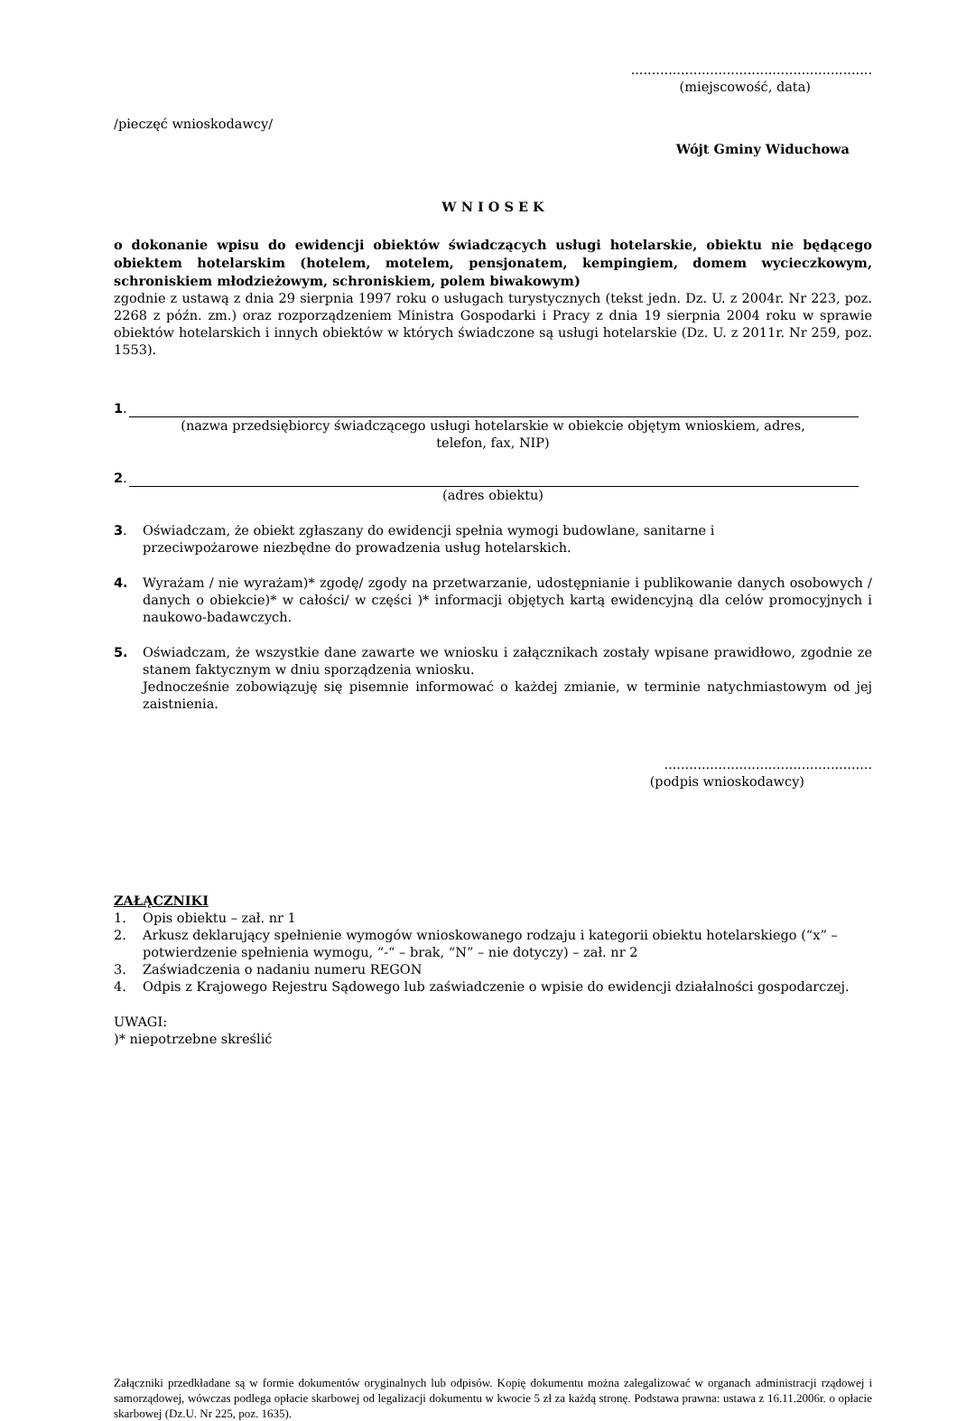..........................................................
(miejscowość, data)
/pieczęć wnioskodawcy/
Wójt Gminy Widuchowa
W N I O S E K
o dokonanie wpisu do ewidencji obiektów świadczących usługi hotelarskie, obiektu nie będącego obiektem hotelarskim (hotelem, motelem, pensjonatem, kempingiem, domem wycieczkowym, schroniskiem młodzieżowym, schroniskiem, polem biwakowym)
zgodnie z ustawą z dnia 29 sierpnia 1997 roku o usługach turystycznych (tekst jedn. Dz. U. z 2004r. Nr 223, poz. 2268 z późn. zm.) oraz rozporządzeniem Ministra Gospodarki i Pracy z dnia 19 sierpnia 2004 roku w sprawie obiektów hotelarskich i innych obiektów w których świadczone są usługi hotelarskie (Dz. U. z 2011r. Nr 259, poz. 1553).
1.
(nazwa przedsiębiorcy świadczącego usługi hotelarskie w obiekcie objętym wnioskiem, adres,
telefon, fax, NIP)
2.
(adres obiektu)
3. Oświadczam, że obiekt zgłaszany do ewidencji spełnia wymogi budowlane, sanitarne i
przeciwpożarowe niezbędne do prowadzenia usług hotelarskich.
4. Wyrażam / nie wyrażam)* zgodę/ zgody na przetwarzanie, udostępnianie i publikowanie danych osobowych / danych o obiekcie)* w całości/ w części )* informacji objętych kartą ewidencyjną dla celów promocyjnych i naukowo-badawczych.
5. Oświadczam, że wszystkie dane zawarte we wniosku i załącznikach zostały wpisane prawidłowo, zgodnie ze stanem faktycznym w dniu sporządzenia wniosku.
Jednocześnie zobowiązuję się pisemnie informować o każdej zmianie, w terminie natychmiastowym od jej zaistnienia.
..................................................
(podpis wnioskodawcy)
ZAŁĄCZNIKI
1. Opis obiektu – zał. nr 1
2. Arkusz deklarujący spełnienie wymogów wnioskowanego rodzaju i kategorii obiektu hotelarskiego (“x” – potwierdzenie spełnienia wymogu, “-“ – brak, “N” – nie dotyczy) – zał. nr 2
3. Zaświadczenia o nadaniu numeru REGON
4. Odpis z Krajowego Rejestru Sądowego lub zaświadczenie o wpisie do ewidencji działalności gospodarczej.
UWAGI:
)* niepotrzebne skreślić
Załączniki przedkładane są w formie dokumentów oryginalnych lub odpisów. Kopię dokumentu można zalegalizować w organach administracji rządowej i samorządowej, wówczas podlega opłacie skarbowej od legalizacji dokumentu w kwocie 5 zł za każdą stronę. Podstawa prawna: ustawa z 16.11.2006r. o opłacie skarbowej (Dz.U. Nr 225, poz. 1635).